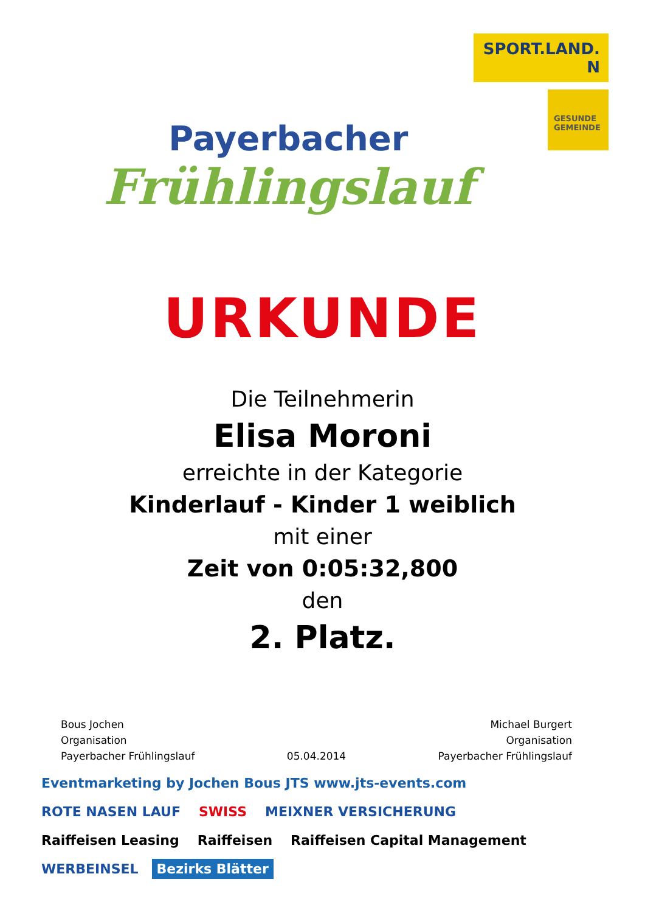Payerbacher
Frühlingslauf
SPORT.LAND. N
GESUNDE GEMEINDE
URKUNDE
Die Teilnehmerin
Elisa Moroni
erreichte in der Kategorie
Kinderlauf - Kinder 1 weiblich
mit einer
Zeit von 0:05:32,800
den
2. Platz.
Bous Jochen
Organisation
Payerbacher Frühlingslauf
05.04.2014 Michael Burgert
Organisation
Payerbacher Frühlingslauf
Eventmarketing by Jochen Bous JTS www.jts-events.com ROTE NASEN LAUF SWISS MEIXNER VERSICHERUNG Raiffeisen Leasing Raiffeisen Raiffeisen Capital Management WERBEINSEL Bezirks Blätter